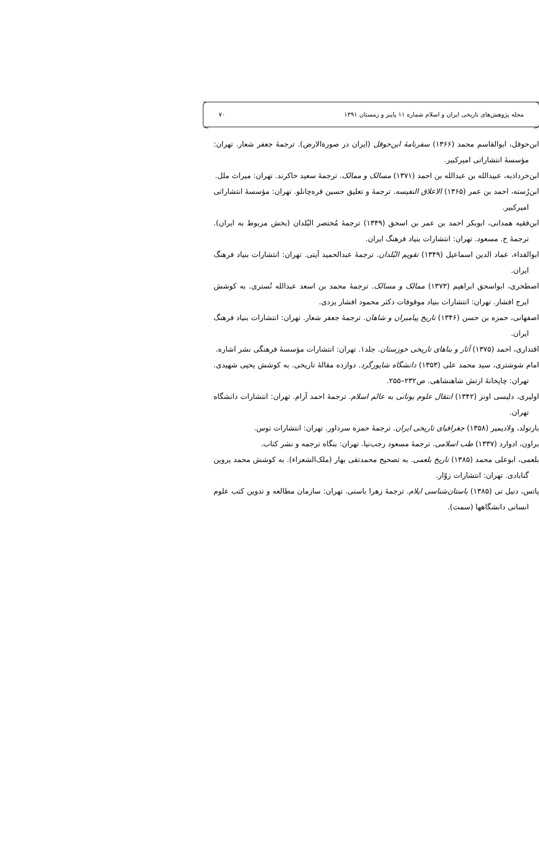مجله پژوهش‌های تاریخی ایران و اسلام شماره ۱۱ پاییز و زمستان ۱۳۹۱ ۷۰
ابن‌حوقل، ابوالقاسم محمد (۱۳۶۶) سفرنامهٔ ابن‌حوقل (ایران در صورةالارض). ترجمهٔ جعفر شعار. تهران: مؤسسهٔ انتشاراتی امیرکبیر.
ابن‌خرداذبه، عبیدالله بن عبدالله بن احمد (۱۳۷۱) مسالک و ممالک. ترجمهٔ سعید خاکرند. تهران: میراث ملل.
ابن‌رُسته، احمد بن عمر (۱۳۶۵) الاعلاق النفیسه. ترجمهٔ و تعلیق حسین قره‌چانلو. تهران: مؤسسهٔ انتشاراتی امیرکبیر.
ابن‌فقیه همدانی، ابوبکر احمد بن عمر بن اسحق (۱۳۴۹) ترجمهٔ مُختصر البُلدان (بخش مربوط به ایران). ترجمهٔ ح. مسعود. تهران: انتشارات بنیاد فرهنگ ایران.
ابوالفداء، عماد الدین اسماعیل (۱۳۴۹) تقویم البُلدان. ترجمهٔ عبدالحمید آیتی. تهران: انتشارات بنیاد فرهنگ ایران.
اصطخری، ابواسحق ابراهیم (۱۳۷۳) ممالک و مسالک. ترجمهٔ محمد بن اسعد عبدالله تُستری. به کوشش ایرج افشار. تهران: انتشارات بنیاد موقوفات دکتر محمود افشار یزدی.
اصفهانی، حمزه بن حسن (۱۳۴۶) تاریخ پیامبران و شاهان. ترجمهٔ جعفر شعار. تهران: انتشارات بنیاد فرهنگ ایران.
اقتداری، احمد (۱۳۷۵) آثار و بناهای تاریخی خوزستان. جلد۱. تهران: انتشارات مؤسسهٔ فرهنگی نشر اشاره.
امام شوشتری، سید محمد علی (۱۳۵۳) دانشگاه شاپورگرد. دوازده مقالهٔ تاریخی. به کوشش یحیی شهیدی. تهران: چاپخانهٔ ارتش شاهنشاهی. ص۲۳۲–۲۵۵.
اولیری، دلیسی اونز (۱۳۴۲) انتقال علوم یونانی به عالم اسلام. ترجمهٔ احمد آرام. تهران: انتشارات دانشگاه تهران.
بارتولد، ولادیمیر (۱۳۵۸) جغرافیای تاریخی ایران. ترجمهٔ حمزه سرداور. تهران: انتشارات توس.
براون، ادوارد (۱۳۳۷) طب اسلامی. ترجمهٔ مسعود رجب‌نیا. تهران: بنگاه ترجمه و نشر کتاب.
بلعمی، ابوعلی محمد (۱۳۸۵) تاریخ بلعمی. به تصحیح محمدتقی بهار (ملک‌الشعراء). به کوشش محمد پروین گنابادی. تهران: انتشارات زوّار.
پاتس، دنیل تی (۱۳۸۵) باستان‌شناسی ایلام. ترجمهٔ زهرا باستی. تهران: سازمان مطالعه و تدوین کتب علوم انسانی دانشگاهها (سمت).